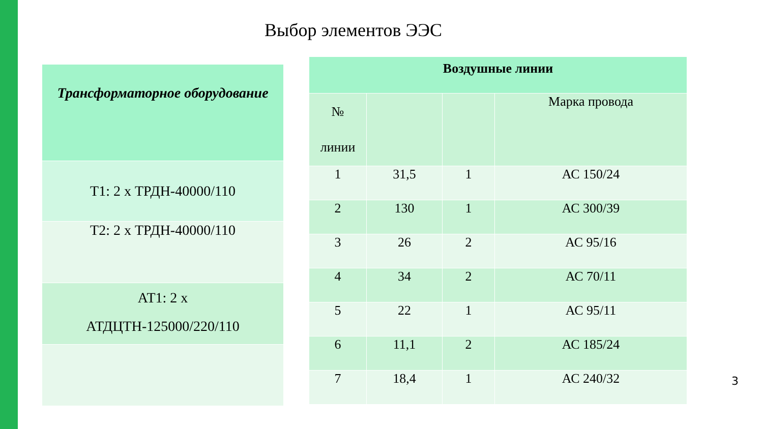Выбор элементов ЭЭС
| Трансформаторное оборудование |
| --- |
| Т1: 2 х ТРДН-40000/110 |
| Т2: 2 х ТРДН-40000/110 |
| АТ1: 2 х АТДЦТН-125000/220/110 |
| Воздушные линии | | | |
| --- | --- | --- | --- |
| № линии | | | Марка провода |
| 1 | 31,5 | 1 | АС 150/24 |
| 2 | 130 | 1 | АС 300/39 |
| 3 | 26 | 2 | АС 95/16 |
| 4 | 34 | 2 | АС 70/11 |
| 5 | 22 | 1 | АС 95/11 |
| 6 | 11,1 | 2 | АС 185/24 |
| 7 | 18,4 | 1 | АС 240/32 |
3